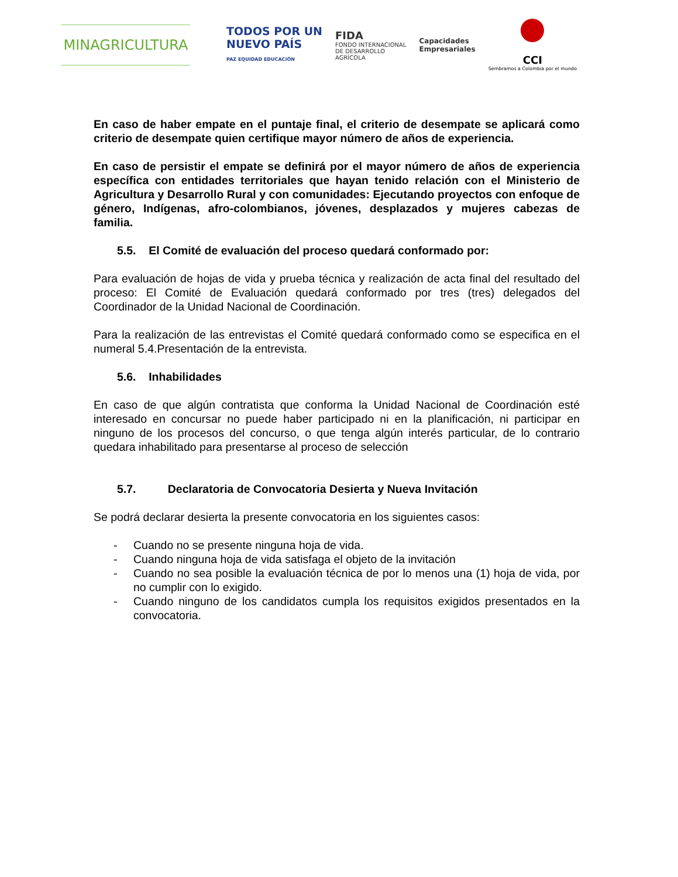MINAGRICULTURA
TODOS POR UN
NUEVO PAÍS
PAZ EQUIDAD EDUCACIÓN
FIDA
FONDO INTERNACIONAL
DE DESARROLLO
AGRÍCOLA
Capacidades
Empresariales
CCI
Sembramos a Colombia por el mundo
En caso de haber empate en el puntaje final, el criterio de desempate se aplicará como criterio de desempate quien certifique mayor número de años de experiencia.
En caso de persistir el empate se definirá por el mayor número de años de experiencia específica con entidades territoriales que hayan tenido relación con el Ministerio de Agricultura y Desarrollo Rural y con comunidades: Ejecutando proyectos con enfoque de género, Indígenas, afro-colombianos, jóvenes, desplazados y mujeres cabezas de familia.
5.5. El Comité de evaluación del proceso quedará conformado por:
Para evaluación de hojas de vida y prueba técnica y realización de acta final del resultado del proceso: El Comité de Evaluación quedará conformado por tres (tres) delegados del Coordinador de la Unidad Nacional de Coordinación.
Para la realización de las entrevistas el Comité quedará conformado como se especifica en el numeral 5.4.Presentación de la entrevista.
5.6. Inhabilidades
En caso de que algún contratista que conforma la Unidad Nacional de Coordinación esté interesado en concursar no puede haber participado ni en la planificación, ni participar en ninguno de los procesos del concurso, o que tenga algún interés particular, de lo contrario quedara inhabilitado para presentarse al proceso de selección
5.7. Declaratoria de Convocatoria Desierta y Nueva Invitación
Se podrá declarar desierta la presente convocatoria en los siguientes casos:
- Cuando no se presente ninguna hoja de vida.
- Cuando ninguna hoja de vida satisfaga el objeto de la invitación
- Cuando no sea posible la evaluación técnica de por lo menos una (1) hoja de vida, por no cumplir con lo exigido.
- Cuando ninguno de los candidatos cumpla los requisitos exigidos presentados en la convocatoria.